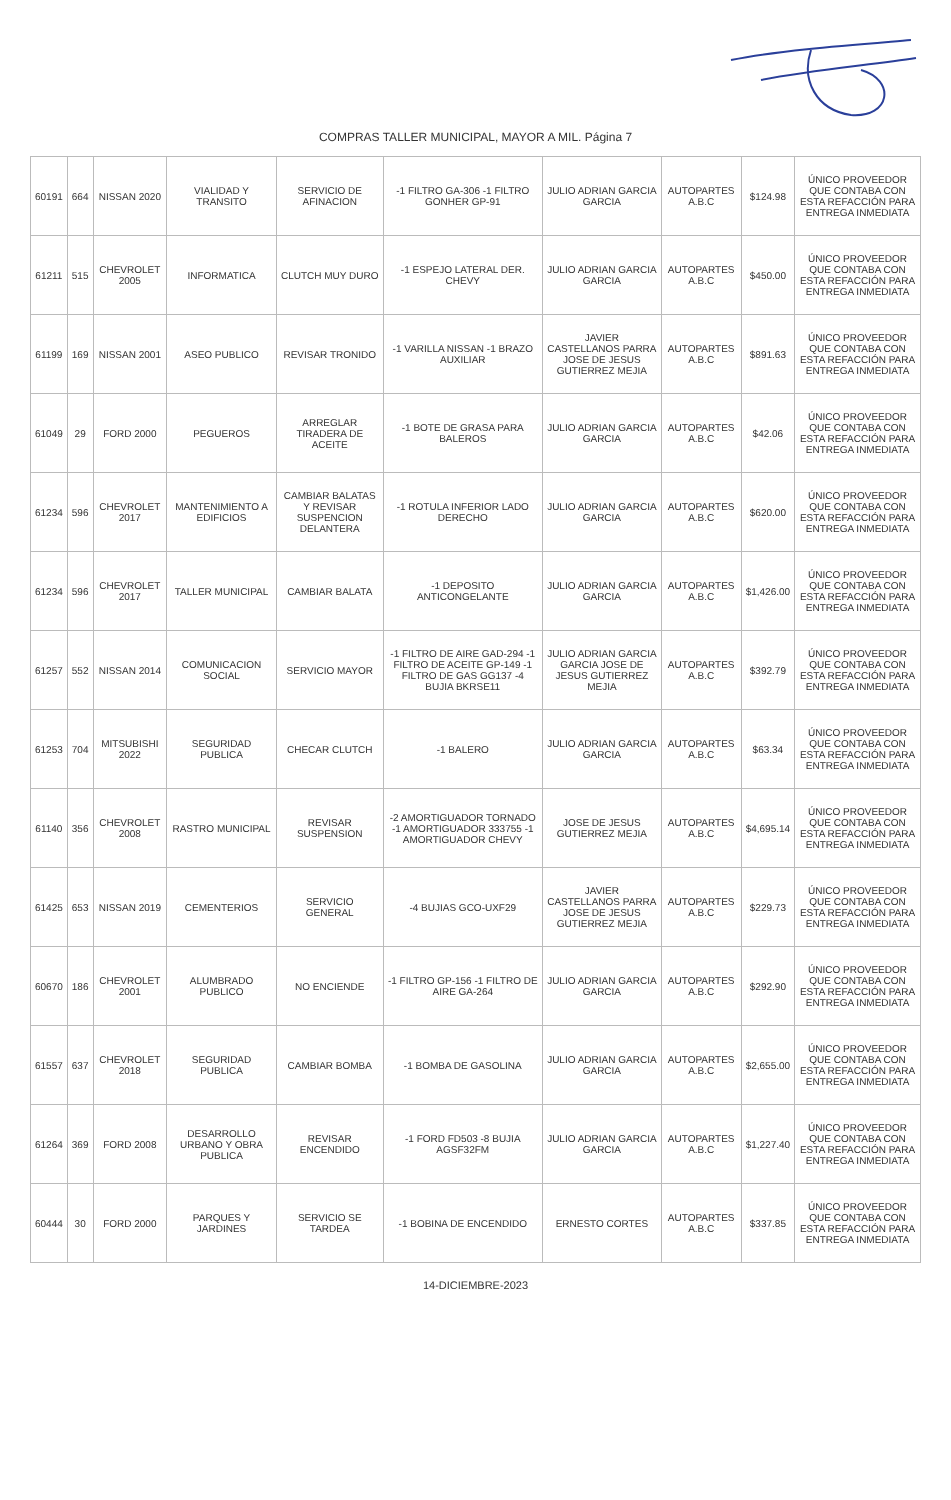COMPRAS TALLER MUNICIPAL, MAYOR A MIL. Página 7
| 60191 | 664 | NISSAN 2020 | VIALIDAD Y TRANSITO | SERVICIO DE AFINACION | -1 FILTRO GA-306 -1 FILTRO GONHER GP-91 | JULIO ADRIAN GARCIA GARCIA | AUTOPARTES A.B.C | $124.98 | ÚNICO PROVEEDOR QUE CONTABA CON ESTA REFACCIÓN PARA ENTREGA INMEDIATA |
| 61211 | 515 | CHEVROLET 2005 | INFORMATICA | CLUTCH MUY DURO | -1 ESPEJO LATERAL DER. CHEVY | JULIO ADRIAN GARCIA GARCIA | AUTOPARTES A.B.C | $450.00 | ÚNICO PROVEEDOR QUE CONTABA CON ESTA REFACCIÓN PARA ENTREGA INMEDIATA |
| 61199 | 169 | NISSAN 2001 | ASEO PUBLICO | REVISAR TRONIDO | -1 VARILLA NISSAN -1 BRAZO AUXILIAR | JAVIER CASTELLANOS PARRA JOSE DE JESUS GUTIERREZ MEJIA | AUTOPARTES A.B.C | $891.63 | ÚNICO PROVEEDOR QUE CONTABA CON ESTA REFACCIÓN PARA ENTREGA INMEDIATA |
| 61049 | 29 | FORD 2000 | PEGUEROS | ARREGLAR TIRADERA DE ACEITE | -1 BOTE DE GRASA PARA BALEROS | JULIO ADRIAN GARCIA GARCIA | AUTOPARTES A.B.C | $42.06 | ÚNICO PROVEEDOR QUE CONTABA CON ESTA REFACCIÓN PARA ENTREGA INMEDIATA |
| 61234 | 596 | CHEVROLET 2017 | MANTENIMIENTO A EDIFICIOS | CAMBIAR BALATAS Y REVISAR SUSPENCION DELANTERA | -1 ROTULA INFERIOR LADO DERECHO | JULIO ADRIAN GARCIA GARCIA | AUTOPARTES A.B.C | $620.00 | ÚNICO PROVEEDOR QUE CONTABA CON ESTA REFACCIÓN PARA ENTREGA INMEDIATA |
| 61234 | 596 | CHEVROLET 2017 | TALLER MUNICIPAL | CAMBIAR BALATA | -1 DEPOSITO ANTICONGELANTE | JULIO ADRIAN GARCIA GARCIA | AUTOPARTES A.B.C | $1,426.00 | ÚNICO PROVEEDOR QUE CONTABA CON ESTA REFACCIÓN PARA ENTREGA INMEDIATA |
| 61257 | 552 | NISSAN 2014 | COMUNICACION SOCIAL | SERVICIO MAYOR | -1 FILTRO DE AIRE GAD-294 -1 FILTRO DE ACEITE GP-149 -1 FILTRO DE GAS GG137 -4 BUJIA BKRSE11 | JULIO ADRIAN GARCIA GARCIA JOSE DE JESUS GUTIERREZ MEJIA | AUTOPARTES A.B.C | $392.79 | ÚNICO PROVEEDOR QUE CONTABA CON ESTA REFACCIÓN PARA ENTREGA INMEDIATA |
| 61253 | 704 | MITSUBISHI 2022 | SEGURIDAD PUBLICA | CHECAR CLUTCH | -1 BALERO | JULIO ADRIAN GARCIA GARCIA | AUTOPARTES A.B.C | $63.34 | ÚNICO PROVEEDOR QUE CONTABA CON ESTA REFACCIÓN PARA ENTREGA INMEDIATA |
| 61140 | 356 | CHEVROLET 2008 | RASTRO MUNICIPAL | REVISAR SUSPENSION | -2 AMORTIGUADOR TORNADO -1 AMORTIGUADOR 333755 -1 AMORTIGUADOR CHEVY | JOSE DE JESUS GUTIERREZ MEJIA | AUTOPARTES A.B.C | $4,695.14 | ÚNICO PROVEEDOR QUE CONTABA CON ESTA REFACCIÓN PARA ENTREGA INMEDIATA |
| 61425 | 653 | NISSAN 2019 | CEMENTERIOS | SERVICIO GENERAL | -4 BUJIAS GCO-UXF29 | JAVIER CASTELLANOS PARRA JOSE DE JESUS GUTIERREZ MEJIA | AUTOPARTES A.B.C | $229.73 | ÚNICO PROVEEDOR QUE CONTABA CON ESTA REFACCIÓN PARA ENTREGA INMEDIATA |
| 60670 | 186 | CHEVROLET 2001 | ALUMBRADO PUBLICO | NO ENCIENDE | -1 FILTRO GP-156 -1 FILTRO DE AIRE GA-264 | JULIO ADRIAN GARCIA GARCIA | AUTOPARTES A.B.C | $292.90 | ÚNICO PROVEEDOR QUE CONTABA CON ESTA REFACCIÓN PARA ENTREGA INMEDIATA |
| 61557 | 637 | CHEVROLET 2018 | SEGURIDAD PUBLICA | CAMBIAR BOMBA | -1 BOMBA DE GASOLINA | JULIO ADRIAN GARCIA GARCIA | AUTOPARTES A.B.C | $2,655.00 | ÚNICO PROVEEDOR QUE CONTABA CON ESTA REFACCIÓN PARA ENTREGA INMEDIATA |
| 61264 | 369 | FORD 2008 | DESARROLLO URBANO Y OBRA PUBLICA | REVISAR ENCENDIDO | -1 FORD FD503 -8 BUJIA AGSF32FM | JULIO ADRIAN GARCIA GARCIA | AUTOPARTES A.B.C | $1,227.40 | ÚNICO PROVEEDOR QUE CONTABA CON ESTA REFACCIÓN PARA ENTREGA INMEDIATA |
| 60444 | 30 | FORD 2000 | PARQUES Y JARDINES | SERVICIO SE TARDEA | -1 BOBINA DE ENCENDIDO | ERNESTO CORTES | AUTOPARTES A.B.C | $337.85 | ÚNICO PROVEEDOR QUE CONTABA CON ESTA REFACCIÓN PARA ENTREGA INMEDIATA |
14-DICIEMBRE-2023